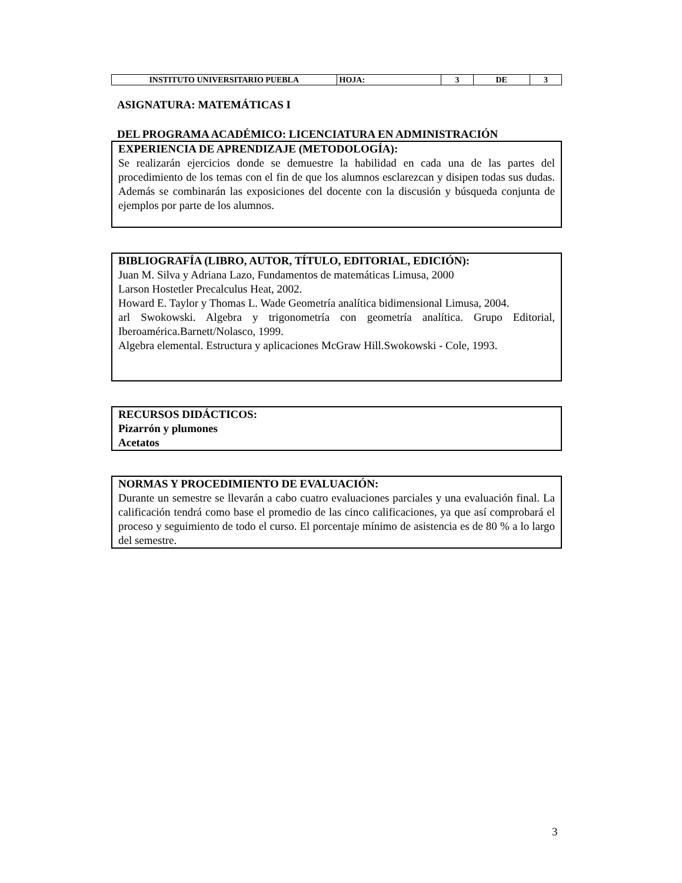| INSTITUTO UNIVERSITARIO PUEBLA | HOJA: | 3 | DE | 3 |
ASIGNATURA: MATEMÁTICAS I
DEL PROGRAMA ACADÉMICO: LICENCIATURA EN ADMINISTRACIÓN
EXPERIENCIA DE APRENDIZAJE (METODOLOGÍA):
Se realizarán ejercicios donde se demuestre la habilidad en cada una de las partes del procedimiento de los temas con el fin de que los alumnos esclarezcan y disipen todas sus dudas. Además se combinarán las exposiciones del docente con la discusión y búsqueda conjunta de ejemplos por parte de los alumnos.
BIBLIOGRAFÍA (LIBRO, AUTOR, TÍTULO, EDITORIAL, EDICIÓN):
Juan M. Silva y Adriana Lazo, Fundamentos de matemáticas Limusa, 2000
Larson Hostetler Precalculus Heat, 2002.
Howard E. Taylor y Thomas L. Wade Geometría analítica bidimensional Limusa, 2004.
arl Swokowski. Algebra y trigonometría con geometría analítica. Grupo Editorial, Iberoamérica.Barnett/Nolasco, 1999.
Algebra elemental. Estructura y aplicaciones McGraw Hill.Swokowski - Cole, 1993.
RECURSOS DIDÁCTICOS:
Pizarrón y plumones
Acetatos
NORMAS Y PROCEDIMIENTO DE EVALUACIÓN:
Durante un semestre se llevarán a cabo cuatro evaluaciones parciales y una evaluación final. La calificación tendrá como base el promedio de las cinco calificaciones, ya que así comprobará el proceso y seguimiento de todo el curso. El porcentaje mínimo de asistencia es de 80 % a lo largo del semestre.
3